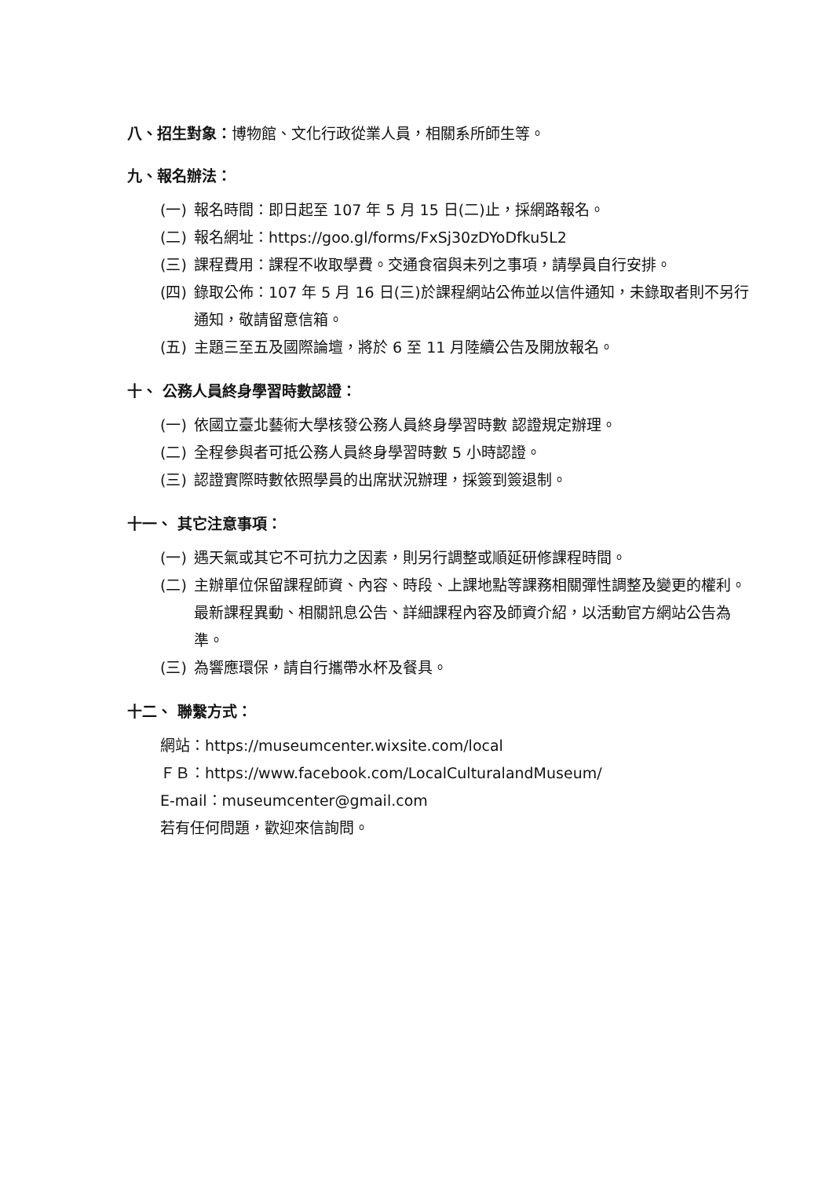八、招生對象：博物館、文化行政從業人員，相關系所師生等。
九、報名辦法：
(一) 報名時間：即日起至 107 年 5 月 15 日(二)止，採網路報名。
(二) 報名網址：https://goo.gl/forms/FxSj30zDYoDfku5L2
(三) 課程費用：課程不收取學費。交通食宿與未列之事項，請學員自行安排。
(四) 錄取公佈：107 年 5 月 16 日(三)於課程網站公佈並以信件通知，未錄取者則不另行通知，敬請留意信箱。
(五) 主題三至五及國際論壇，將於 6 至 11 月陸續公告及開放報名。
十、 公務人員終身學習時數認證：
(一) 依國立臺北藝術大學核發公務人員終身學習時數 認證規定辦理。
(二) 全程參與者可抵公務人員終身學習時數 5 小時認證。
(三) 認證實際時數依照學員的出席狀況辦理，採簽到簽退制。
十一、 其它注意事項：
(一) 遇天氣或其它不可抗力之因素，則另行調整或順延研修課程時間。
(二) 主辦單位保留課程師資、內容、時段、上課地點等課務相關彈性調整及變更的權利。最新課程異動、相關訊息公告、詳細課程內容及師資介紹，以活動官方網站公告為準。
(三) 為響應環保，請自行攜帶水杯及餐具。
十二、 聯繫方式：
網站：https://museumcenter.wixsite.com/local
ＦＢ：https://www.facebook.com/LocalCulturalandMuseum/
E-mail：museumcenter@gmail.com
若有任何問題，歡迎來信詢問。